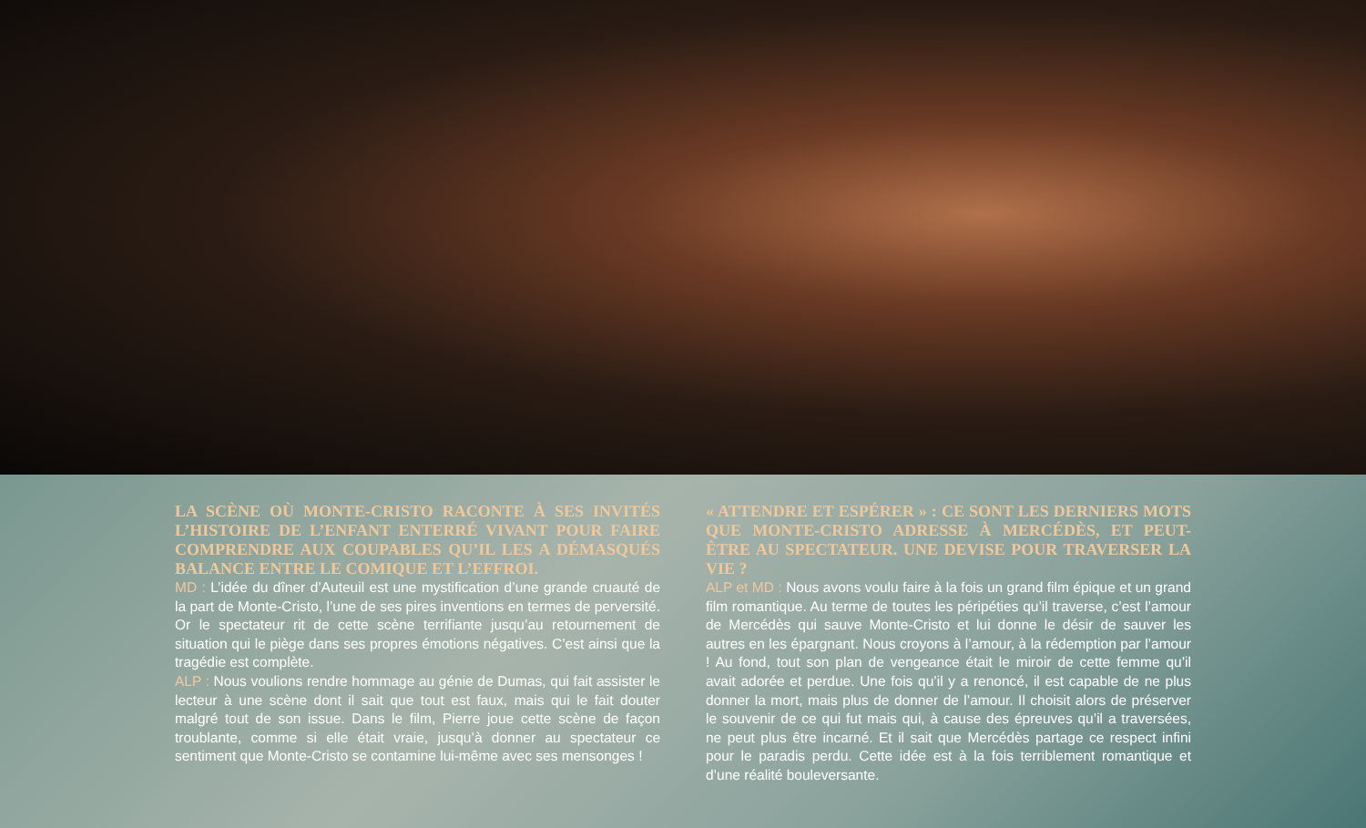LA SCÈNE OÙ MONTE-CRISTO RACONTE À SES INVITÉS L’HISTOIRE DE L’ENFANT ENTERRÉ VIVANT POUR FAIRE COMPRENDRE AUX COUPABLES QU’IL LES A DÉMASQUÉS BALANCE ENTRE LE COMIQUE ET L’EFFROI.
MD : L’idée du dîner d’Auteuil est une mystification d’une grande cruauté de la part de Monte-Cristo, l’une de ses pires inventions en termes de perversité. Or le spectateur rit de cette scène terrifiante jusqu’au retournement de situation qui le piège dans ses propres émotions négatives. C’est ainsi que la tragédie est complète.
ALP : Nous voulions rendre hommage au génie de Dumas, qui fait assister le lecteur à une scène dont il sait que tout est faux, mais qui le fait douter malgré tout de son issue. Dans le film, Pierre joue cette scène de façon troublante, comme si elle était vraie, jusqu’à donner au spectateur ce sentiment que Monte-Cristo se contamine lui-même avec ses mensonges !
« ATTENDRE ET ESPÉRER » : CE SONT LES DERNIERS MOTS QUE MONTE-CRISTO ADRESSE À MERCÉDÈS, ET PEUT-ÊTRE AU SPECTATEUR. UNE DEVISE POUR TRAVERSER LA VIE ?
ALP et MD : Nous avons voulu faire à la fois un grand film épique et un grand film romantique. Au terme de toutes les péripéties qu’il traverse, c’est l’amour de Mercédès qui sauve Monte-Cristo et lui donne le désir de sauver les autres en les épargnant. Nous croyons à l’amour, à la rédemption par l’amour ! Au fond, tout son plan de vengeance était le miroir de cette femme qu’il avait adorée et perdue. Une fois qu’il y a renoncé, il est capable de ne plus donner la mort, mais plus de donner de l’amour. Il choisit alors de préserver le souvenir de ce qui fut mais qui, à cause des épreuves qu’il a traversées, ne peut plus être incarné. Et il sait que Mercédès partage ce respect infini pour le paradis perdu. Cette idée est à la fois terriblement romantique et d’une réalité bouleversante.